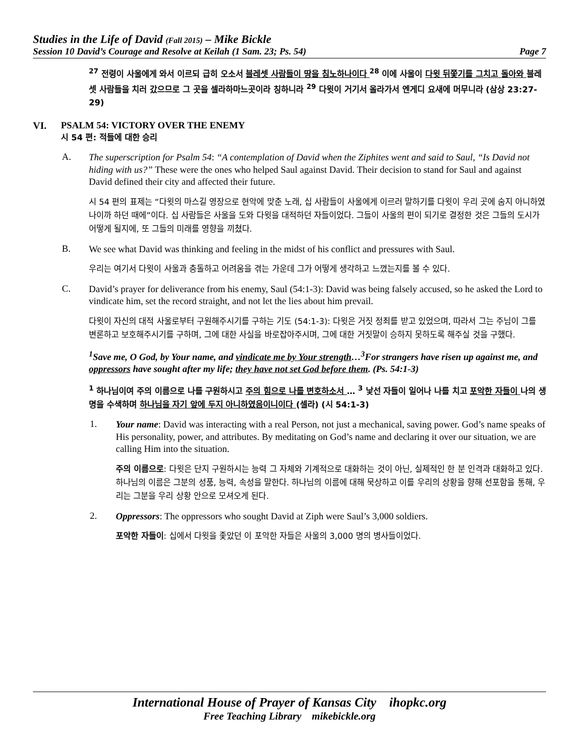Studies in the Life of David (Fall 2015) – Mike Bickle
Session 10 David’s Courage and Resolve at Keilah (1 Sam. 23; Ps. 54) Page 7
<sup>27</sup> 전령이 사울에게 와서 이르되 급히 오소서 블레셋 사람들이 땅을 침노하나이다 <sup>28</sup> 이에 사울이 다윗 뒤쫓기를 그치고 돌아와 블레셋 사람들을 치러 갔으므로 그 곳을 셀라하마느곳이라 칭하니라 <sup>29</sup> 다윗이 거기서 올라가서 엔게디 요새에 머무니라 (삼상 23:27-29)
VI. PSALM 54: VICTORY OVER THE ENEMY
시 54 편: 적들에 대한 승리
A.
The superscription for Psalm 54: “A contemplation of David when the Ziphites went and said to Saul, “Is David not hiding with us?” These were the ones who helped Saul against David. Their decision to stand for Saul and against David defined their city and affected their future.
시 54 편의 표제는 “다윗의 마스길 영장으로 현악에 맞춘 노래, 십 사람들이 사울에게 이르러 말하기를 다윗이 우리 곳에 숨지 아니하였나이까 하던 때에”이다. 십 사람들은 사울을 도와 다윗을 대적하던 자들이었다. 그들이 사울의 편이 되기로 결정한 것은 그들의 도시가 어떻게 될지에, 또 그들의 미래를 영향을 끼쳤다.
B.
We see what David was thinking and feeling in the midst of his conflict and pressures with Saul.
우리는 여기서 다윗이 사울과 충돌하고 어려움을 겪는 가운데 그가 어떻게 생각하고 느꼈는지를 볼 수 있다.
C.
David’s prayer for deliverance from his enemy, Saul (54:1-3): David was being falsely accused, so he asked the Lord to vindicate him, set the record straight, and not let the lies about him prevail.
다윗이 자신의 대적 사울로부터 구원해주시기를 구하는 기도 (54:1-3): 다윗은 거짓 정죄를 받고 있었으며, 따라서 그는 주님이 그를 변론하고 보호해주시기를 구하며, 그에 대한 사실을 바로잡아주시며, 그에 대한 거짓말이 승하지 못하도록 해주실 것을 구했다.
<sup>1</sup> Save me, O God, by Your name, and vindicate me by Your strength…<sup>3</sup>For strangers have risen up against me, and oppressors have sought after my life; they have not set God before them. (Ps. 54:1-3)
<sup>1</sup> 하나님이여 주의 이름으로 나를 구원하시고 주의 힘으로 나를 변호하소서 … <sup>3</sup> 낯선 자들이 일어나 나를 치고 포악한 자들이 나의 생명을 수색하며 하나님을 자기 앞에 두지 아니하였음이니이다 (셀라) (시 54:1-3)
1.
Your name: David was interacting with a real Person, not just a mechanical, saving power. God’s name speaks of His personality, power, and attributes. By meditating on God’s name and declaring it over our situation, we are calling Him into the situation.
주의 이름으로: 다윗은 단지 구원하시는 능력 그 자체와 기계적으로 대화하는 것이 아닌, 실제적인 한 분 인격과 대화하고 있다. 하나님의 이름은 그분의 성품, 능력, 속성을 말한다. 하나님의 이름에 대해 묵상하고 이를 우리의 상황을 향해 선포함을 통해, 우리는 그분을 우리 상황 안으로 모셔오게 된다.
2.
Oppressors: The oppressors who sought David at Ziph were Saul’s 3,000 soldiers.
포악한 자들이: 십에서 다윗을 좇았던 이 포악한 자들은 사울의 3,000 명의 병사들이었다.
International House of Prayer of Kansas City ihopkc.org
Free Teaching Library mikebickle.org